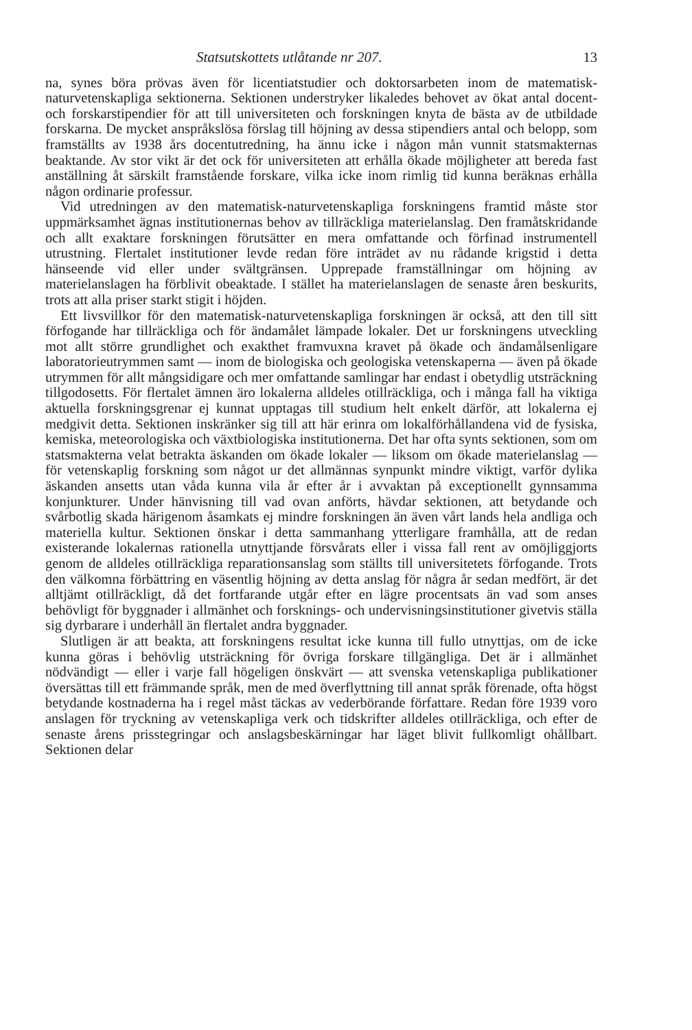Statsutskottets utlåtande nr 207. 13
na, synes böra prövas även för licentiatstudier och doktorsarbeten inom de matematisk-naturvetenskapliga sektionerna. Sektionen understryker likaledes behovet av ökat antal docent- och forskarstipendier för att till universiteten och forskningen knyta de bästa av de utbildade forskarna. De mycket anspråkslösa förslag till höjning av dessa stipendiers antal och belopp, som framställts av 1938 års docentutredning, ha ännu icke i någon mån vunnit statsmakternas beaktande. Av stor vikt är det ock för universiteten att erhålla ökade möjligheter att bereda fast anställning åt särskilt framstående forskare, vilka icke inom rimlig tid kunna beräknas erhålla någon ordinarie professur.
Vid utredningen av den matematisk-naturvetenskapliga forskningens framtid måste stor uppmärksamhet ägnas institutionernas behov av tillräckliga materielanslag. Den framåtskridande och allt exaktare forskningen förutsätter en mera omfattande och förfinad instrumentell utrustning. Flertalet institutioner levde redan före inträdet av nu rådande krigstid i detta hänseende vid eller under svältgränsen. Upprepade framställningar om höjning av materielanslagen ha förblivit obeaktade. I stället ha materielanslagen de senaste åren beskurits, trots att alla priser starkt stigit i höjden.
Ett livsvillkor för den matematisk-naturvetenskapliga forskningen är också, att den till sitt förfogande har tillräckliga och för ändamålet lämpade lokaler. Det ur forskningens utveckling mot allt större grundlighet och exakthet framvuxna kravet på ökade och ändamålsenligare laboratorieutrymmen samt — inom de biologiska och geologiska vetenskaperna — även på ökade utrymmen för allt mångsidigare och mer omfattande samlingar har endast i obetydlig utsträckning tillgodosetts. För flertalet ämnen äro lokalerna alldeles otillräckliga, och i många fall ha viktiga aktuella forskningsgrenar ej kunnat upptagas till studium helt enkelt därför, att lokalerna ej medgivit detta. Sektionen inskränker sig till att här erinra om lokalförhållandena vid de fysiska, kemiska, meteorologiska och växtbiologiska institutionerna. Det har ofta synts sektionen, som om statsmakterna velat betrakta äskanden om ökade lokaler — liksom om ökade materielanslag — för vetenskaplig forskning som något ur det allmännas synpunkt mindre viktigt, varför dylika äskanden ansetts utan våda kunna vila år efter år i avvaktan på exceptionellt gynnsamma konjunkturer. Under hänvisning till vad ovan anförts, hävdar sektionen, att betydande och svårbotlig skada härigenom åsamkats ej mindre forskningen än även vårt lands hela andliga och materiella kultur. Sektionen önskar i detta sammanhang ytterligare framhålla, att de redan existerande lokalernas rationella utnyttjande försvårats eller i vissa fall rent av omöjliggjorts genom de alldeles otillräckliga reparationsanslag som ställts till universitetets förfogande. Trots den välkomna förbättring en väsentlig höjning av detta anslag för några år sedan medfört, är det alltjämt otillräckligt, då det fortfarande utgår efter en lägre procentsats än vad som anses behövligt för byggnader i allmänhet och forsknings- och undervisningsinstitutioner givetvis ställa sig dyrbarare i underhåll än flertalet andra byggnader.
Slutligen är att beakta, att forskningens resultat icke kunna till fullo utnyttjas, om de icke kunna göras i behövlig utsträckning för övriga forskare tillgängliga. Det är i allmänhet nödvändigt — eller i varje fall högeligen önskvärt — att svenska vetenskapliga publikationer översättas till ett främmande språk, men de med överflyttning till annat språk förenade, ofta högst betydande kostnaderna ha i regel måst täckas av vederbörande författare. Redan före 1939 voro anslagen för tryckning av vetenskapliga verk och tidskrifter alldeles otillräckliga, och efter de senaste årens prisstegringar och anslagsbeskärningar har läget blivit fullkomligt ohållbart. Sektionen delar